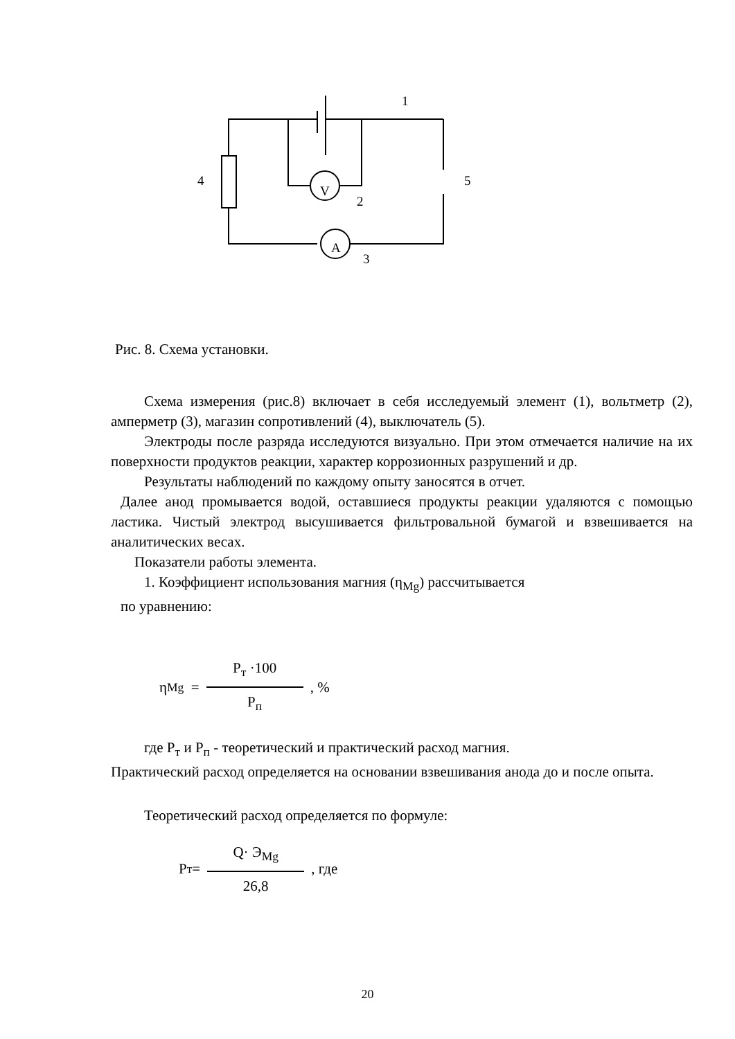1
2
3
4
5
V
A
Рис. 8. Схема установки.
Схема измерения (рис.8) включает в себя исследуемый элемент (1), вольтметр (2), амперметр (3), магазин сопротивлений (4), выключатель (5).
Электроды после разряда исследуются визуально. При этом отмечается наличие на их поверхности продуктов реакции, характер коррозионных разрушений и др.
Результаты наблюдений по каждому опыту заносятся в отчет.
Далее анод промывается водой, оставшиеся продукты реакции удаляются с помощью ластика. Чистый электрод высушивается фильтровальной бумагой и взвешивается на аналитических весах.
Показатели работы элемента.
1. Коэффициент использования магния (η<sub>Mg</sub>) рассчитывается
по уравнению:
η<sub>Mg</sub> = Р<sub>т</sub> ·100 Р<sub>п</sub>, %
где Р<sub>т</sub> и Р<sub>п</sub> - теоретический и практический расход магния.
Практический расход определяется на основании взвешивания анода до и после опыта.
Теоретический расход определяется по формуле:
Р<sub>т</sub> = Q· Э<sub>Mg</sub> 26,8, где
20